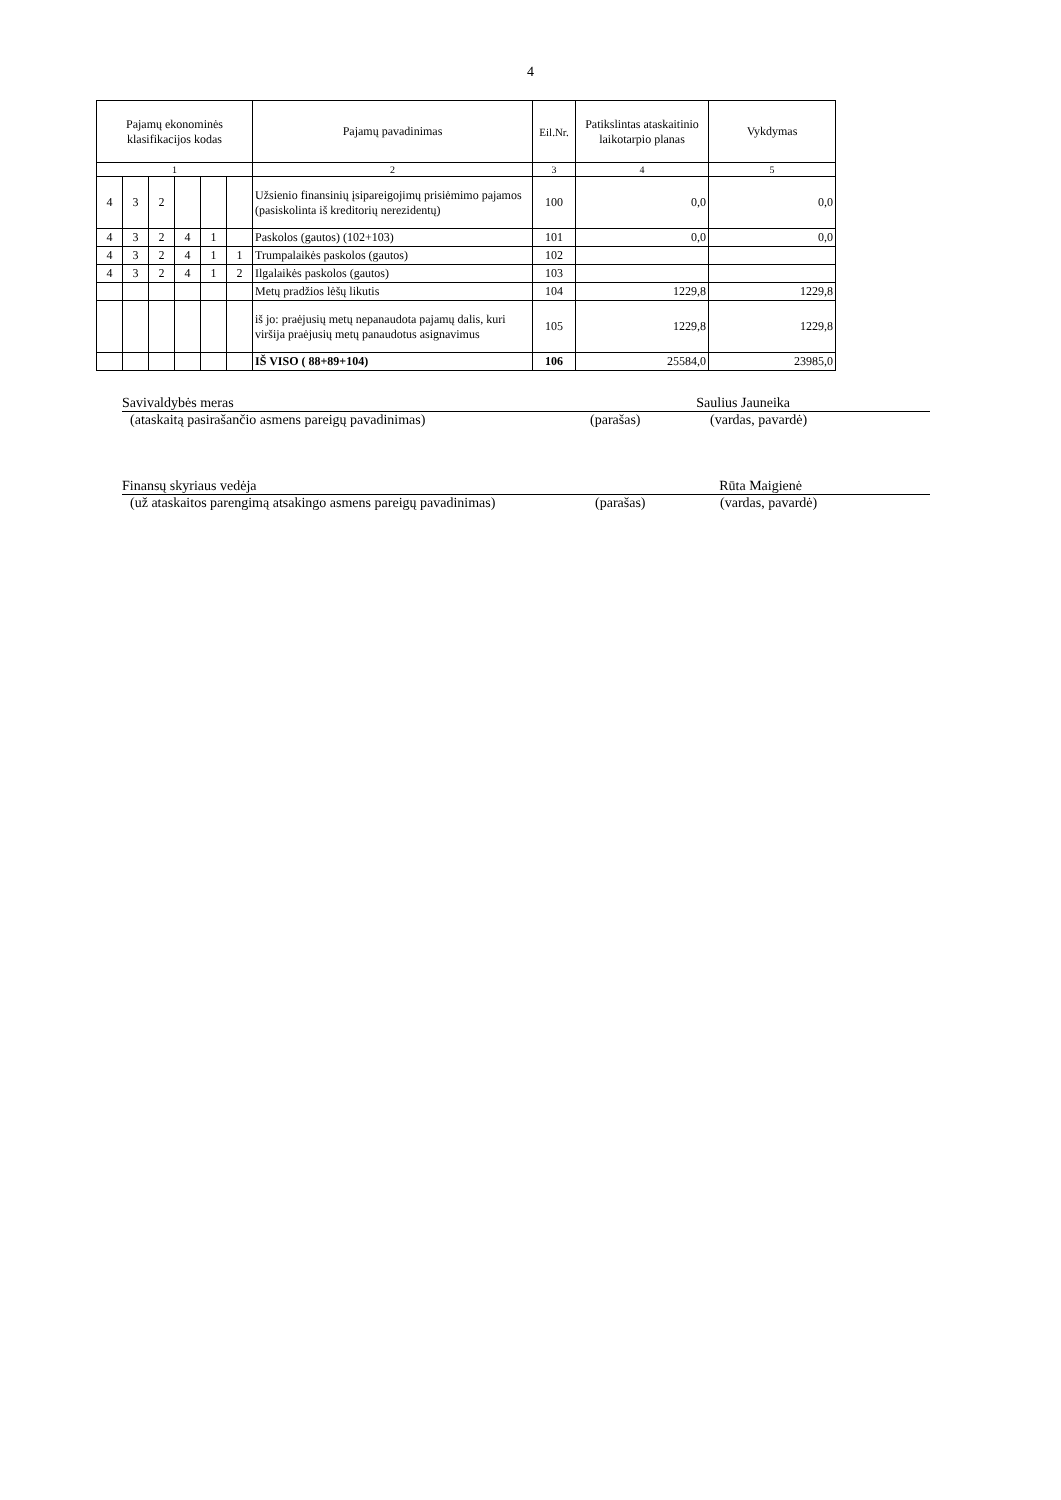4
| Pajamų ekonominės klasifikacijos kodas | | | | | | Pajamų pavadinimas | Eil.Nr. | Patikslintas ataskaitinio laikotarpio planas | Vykdymas |
| --- | --- | --- | --- | --- | --- | --- | --- | --- | --- |
| 1 | | | | | | 2 | 3 | 4 | 5 |
| 4 | 3 | 2 | | | | Užsienio finansinių įsipareigojimų prisiėmimo pajamos (pasiskolinta iš kreditorių nerezidentų) | 100 | 0,0 | 0,0 |
| 4 | 3 | 2 | 4 | 1 | | Paskolos (gautos) (102+103) | 101 | 0,0 | 0,0 |
| 4 | 3 | 2 | 4 | 1 | 1 | Trumpalaikės paskolos (gautos) | 102 | | |
| 4 | 3 | 2 | 4 | 1 | 2 | Ilgalaikės paskolos (gautos) | 103 | | |
| | | | | | | Metų pradžios lėšų likutis | 104 | 1229,8 | 1229,8 |
| | | | | | | iš jo: praėjusių metų nepanaudota pajamų dalis, kuri viršija praėjusių metų panaudotus asignavimus | 105 | 1229,8 | 1229,8 |
| | | | | | | IŠ VISO ( 88+89+104) | 106 | 25584,0 | 23985,0 |
Savivaldybės meras Saulius Jauneika
(ataskaitą pasirašančio asmens pareigų pavadinimas) (parašas) (vardas, pavardė)
Finansų skyriaus vedėja Rūta Maigienė
(už ataskaitos parengimą atsakingo asmens pareigų pavadinimas) (parašas) (vardas, pavardė)